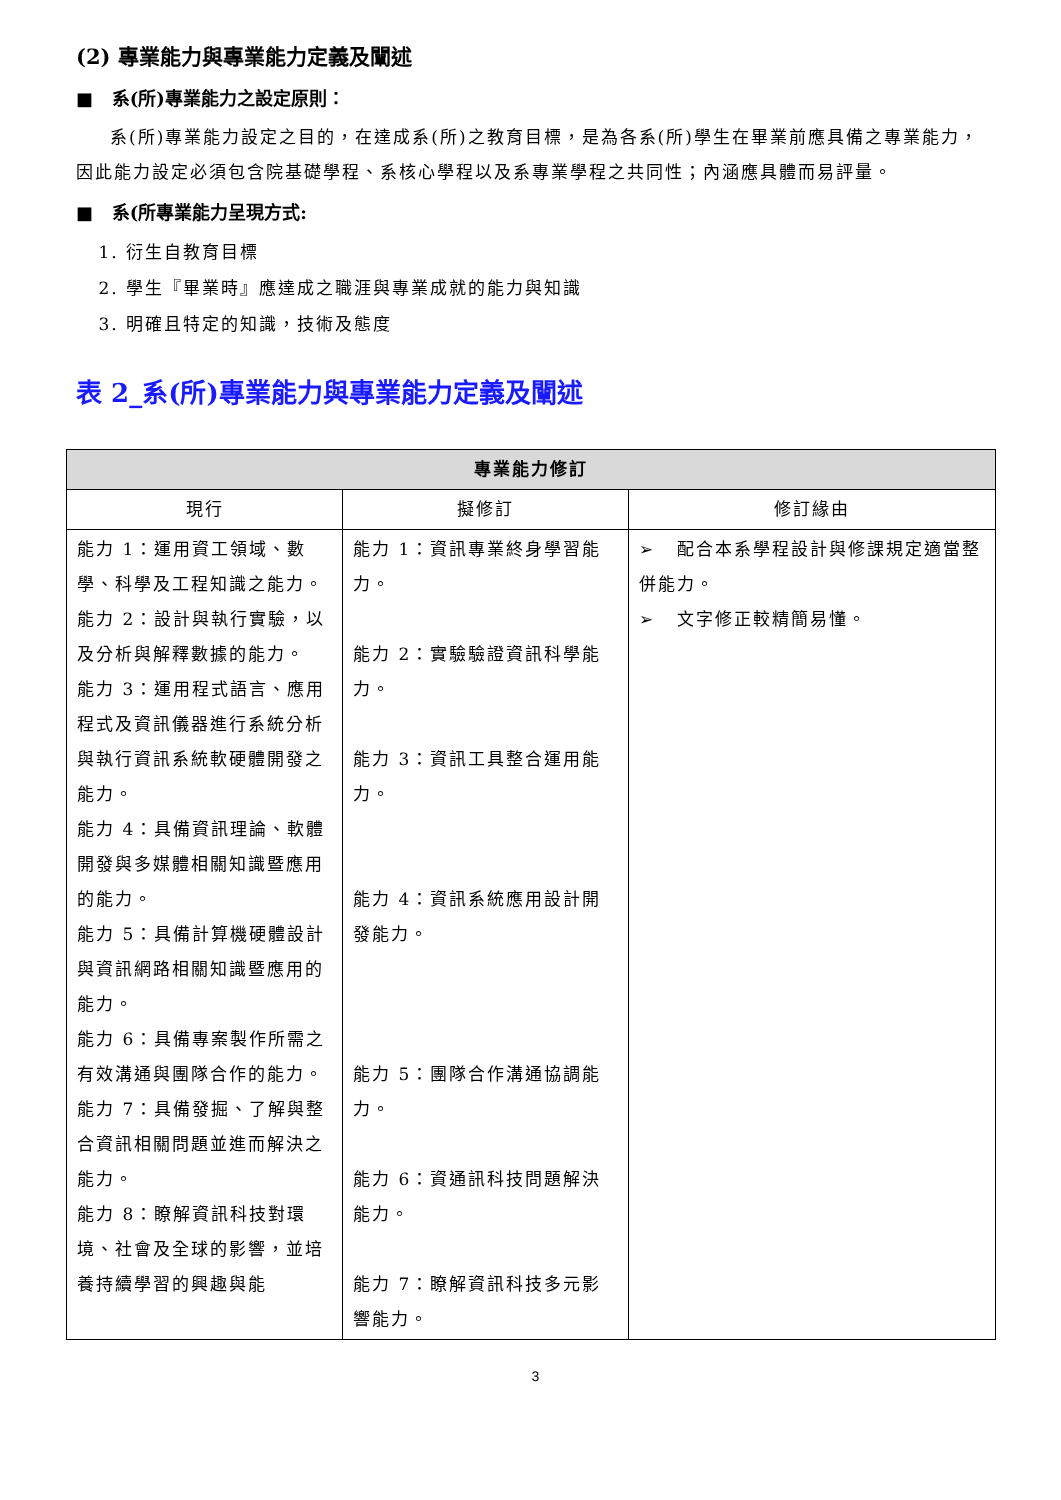(2) 專業能力與專業能力定義及闡述
■ 系(所)專業能力之設定原則：
系(所)專業能力設定之目的，在達成系(所)之教育目標，是為各系(所)學生在畢業前應具備之專業能力，因此能力設定必須包含院基礎學程、系核心學程以及系專業學程之共同性；內涵應具體而易評量。
■ 系(所專業能力呈現方式:
1. 衍生自教育目標
2. 學生『畢業時』應達成之職涯與專業成就的能力與知識
3. 明確且特定的知識，技術及態度
表 2_系(所)專業能力與專業能力定義及闡述
| 專業能力修訂 | | |
| --- | --- | --- |
| 現行 | 擬修訂 | 修訂緣由 |
| 能力 1：運用資工領域、數學、科學及工程知識之能力。 能力 2：設計與執行實驗，以及分析與解釋數據的能力。 能力 3：運用程式語言、應用程式及資訊儀器進行系統分析與執行資訊系統軟硬體開發之能力。 能力 4：具備資訊理論、軟體開發與多媒體相關知識暨應用的能力。 能力 5：具備計算機硬體設計與資訊網路相關知識暨應用的能力。 能力 6：具備專案製作所需之有效溝通與團隊合作的能力。 能力 7：具備發掘、了解與整合資訊相關問題並進而解決之能力。 能力 8：瞭解資訊科技對環境、社會及全球的影響，並培養持續學習的興趣與能 | 能力 1：資訊專業終身學習能力。 能力 2：實驗驗證資訊科學能力。 能力 3：資訊工具整合運用能力。 能力 4：資訊系統應用設計開發能力。 能力 5：團隊合作溝通協調能力。 能力 6：資通訊科技問題解決能力。 能力 7：瞭解資訊科技多元影響能力。 | ➢ 配合本系學程設計與修課規定適當整併能力。 ➢ 文字修正較精簡易懂。 |
3